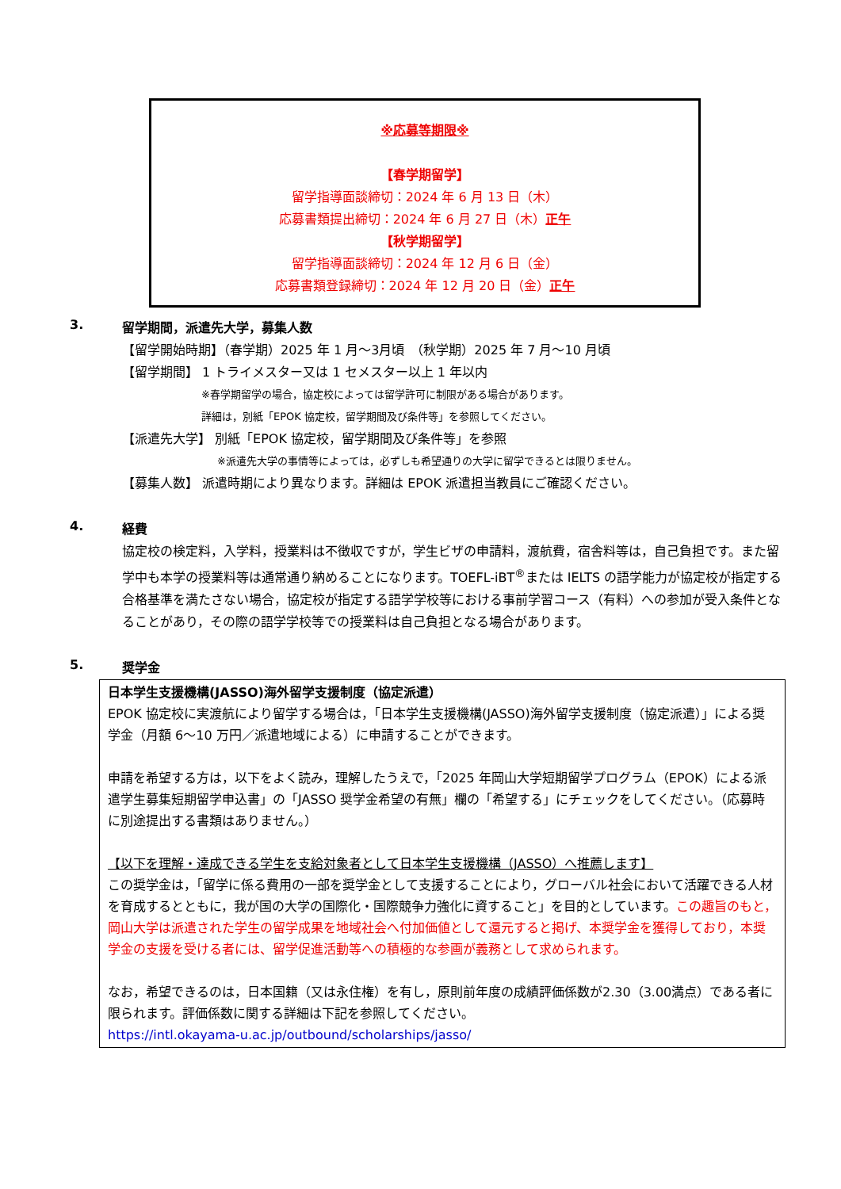※応募等期限※
【春学期留学】
留学指導面談締切：2024 年 6 月 13 日（木）
応募書類提出締切：2024 年 6 月 27 日（木）正午
【秋学期留学】
留学指導面談締切：2024 年 12 月 6 日（金）
応募書類登録締切：2024 年 12 月 20 日（金）正午
3. 留学期間，派遣先大学，募集人数
【留学開始時期】（春学期）2025 年 1 月～3月頃　（秋学期）2025 年 7 月～10 月頃
【留学期間】 1 トライメスター又は 1 セメスター以上 1 年以内
※春学期留学の場合，協定校によっては留学許可に制限がある場合があります。
詳細は，別紙「EPOK 協定校，留学期間及び条件等」を参照してください。
【派遣先大学】 別紙「EPOK 協定校，留学期間及び条件等」を参照
※派遣先大学の事情等によっては，必ずしも希望通りの大学に留学できるとは限りません。
【募集人数】 派遣時期により異なります。詳細は EPOK 派遣担当教員にご確認ください。
4. 経費
協定校の検定料，入学料，授業料は不徴収ですが，学生ビザの申請料，渡航費，宿舎料等は，自己負担です。また留学中も本学の授業料等は通常通り納めることになります。TOEFL-iBT<sup>®</sup>または IELTS の語学能力が協定校が指定する合格基準を満たさない場合，協定校が指定する語学学校等における事前学習コース（有料）への参加が受入条件となることがあり，その際の語学学校等での授業料は自己負担となる場合があります。
5. 奨学金
日本学生支援機構(JASSO)海外留学支援制度（協定派遣）
EPOK 協定校に実渡航により留学する場合は，「日本学生支援機構(JASSO)海外留学支援制度（協定派遣）」による奨学金（月額 6～10 万円／派遣地域による）に申請することができます。
申請を希望する方は，以下をよく読み，理解したうえで，「2025 年岡山大学短期留学プログラム（EPOK）による派遣学生募集短期留学申込書」の「JASSO 奨学金希望の有無」欄の「希望する」にチェックをしてください。（応募時に別途提出する書類はありません。）
【以下を理解・達成できる学生を支給対象者として日本学生支援機構（JASSO）へ推薦します】
この奨学金は，「留学に係る費用の一部を奨学金として支援することにより，グローバル社会において活躍できる人材を育成するとともに，我が国の大学の国際化・国際競争力強化に資すること」を目的としています。この趣旨のもと，岡山大学は派遣された学生の留学成果を地域社会へ付加価値として還元すると掲げ、本奨学金を獲得しており，本奨学金の支援を受ける者には、留学促進活動等への積極的な参画が義務として求められます。
なお，希望できるのは，日本国籍（又は永住権）を有し，原則前年度の成績評価係数が2.30（3.00満点）である者に限られます。評価係数に関する詳細は下記を参照してください。
https://intl.okayama-u.ac.jp/outbound/scholarships/jasso/